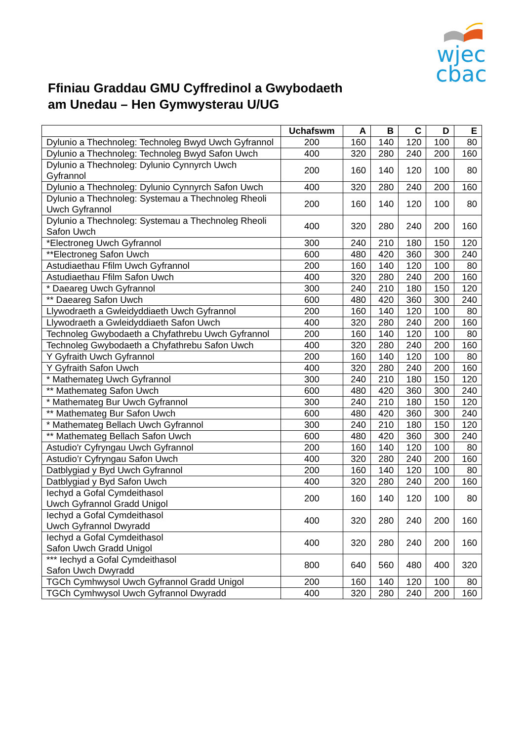wjec
cbac
Ffiniau Graddau GMU Cyffredinol a Gwybodaeth
am Unedau – Hen Gymwysterau U/UG
| | Uchafswm | A | B | C | D | E |
| --- | --- | --- | --- | --- | --- | --- |
| Dylunio a Thechnoleg: Technoleg Bwyd Uwch Gyfrannol | 200 | 160 | 140 | 120 | 100 | 80 |
| Dylunio a Thechnoleg: Technoleg Bwyd Safon Uwch | 400 | 320 | 280 | 240 | 200 | 160 |
| Dylunio a Thechnoleg: Dylunio Cynnyrch Uwch Gyfrannol | 200 | 160 | 140 | 120 | 100 | 80 |
| Dylunio a Thechnoleg: Dylunio Cynnyrch Safon Uwch | 400 | 320 | 280 | 240 | 200 | 160 |
| Dylunio a Thechnoleg: Systemau a Thechnoleg Rheoli Uwch Gyfrannol | 200 | 160 | 140 | 120 | 100 | 80 |
| Dylunio a Thechnoleg: Systemau a Thechnoleg Rheoli Safon Uwch | 400 | 320 | 280 | 240 | 200 | 160 |
| *Electroneg Uwch Gyfrannol | 300 | 240 | 210 | 180 | 150 | 120 |
| **Electroneg Safon Uwch | 600 | 480 | 420 | 360 | 300 | 240 |
| Astudiaethau Ffilm Uwch Gyfrannol | 200 | 160 | 140 | 120 | 100 | 80 |
| Astudiaethau Ffilm Safon Uwch | 400 | 320 | 280 | 240 | 200 | 160 |
| * Daeareg Uwch Gyfrannol | 300 | 240 | 210 | 180 | 150 | 120 |
| ** Daeareg Safon Uwch | 600 | 480 | 420 | 360 | 300 | 240 |
| Llywodraeth a Gwleidyddiaeth Uwch Gyfrannol | 200 | 160 | 140 | 120 | 100 | 80 |
| Llywodraeth a Gwleidyddiaeth Safon Uwch | 400 | 320 | 280 | 240 | 200 | 160 |
| Technoleg Gwybodaeth a Chyfathrebu Uwch Gyfrannol | 200 | 160 | 140 | 120 | 100 | 80 |
| Technoleg Gwybodaeth a Chyfathrebu Safon Uwch | 400 | 320 | 280 | 240 | 200 | 160 |
| Y Gyfraith Uwch Gyfrannol | 200 | 160 | 140 | 120 | 100 | 80 |
| Y Gyfraith Safon Uwch | 400 | 320 | 280 | 240 | 200 | 160 |
| * Mathemateg Uwch Gyfrannol | 300 | 240 | 210 | 180 | 150 | 120 |
| ** Mathemateg Safon Uwch | 600 | 480 | 420 | 360 | 300 | 240 |
| * Mathemateg Bur Uwch Gyfrannol | 300 | 240 | 210 | 180 | 150 | 120 |
| ** Mathemateg Bur Safon Uwch | 600 | 480 | 420 | 360 | 300 | 240 |
| * Mathemateg Bellach Uwch Gyfrannol | 300 | 240 | 210 | 180 | 150 | 120 |
| ** Mathemateg Bellach Safon Uwch | 600 | 480 | 420 | 360 | 300 | 240 |
| Astudio'r Cyfryngau Uwch Gyfrannol | 200 | 160 | 140 | 120 | 100 | 80 |
| Astudio’r Cyfryngau Safon Uwch | 400 | 320 | 280 | 240 | 200 | 160 |
| Datblygiad y Byd Uwch Gyfrannol | 200 | 160 | 140 | 120 | 100 | 80 |
| Datblygiad y Byd Safon Uwch | 400 | 320 | 280 | 240 | 200 | 160 |
| Iechyd a Gofal Cymdeithasol Uwch Gyfrannol Gradd Unigol | 200 | 160 | 140 | 120 | 100 | 80 |
| Iechyd a Gofal Cymdeithasol Uwch Gyfrannol Dwyradd | 400 | 320 | 280 | 240 | 200 | 160 |
| Iechyd a Gofal Cymdeithasol Safon Uwch Gradd Unigol | 400 | 320 | 280 | 240 | 200 | 160 |
| *** Iechyd a Gofal Cymdeithasol Safon Uwch Dwyradd | 800 | 640 | 560 | 480 | 400 | 320 |
| TGCh Cymhwysol Uwch Gyfrannol Gradd Unigol | 200 | 160 | 140 | 120 | 100 | 80 |
| TGCh Cymhwysol Uwch Gyfrannol Dwyradd | 400 | 320 | 280 | 240 | 200 | 160 |